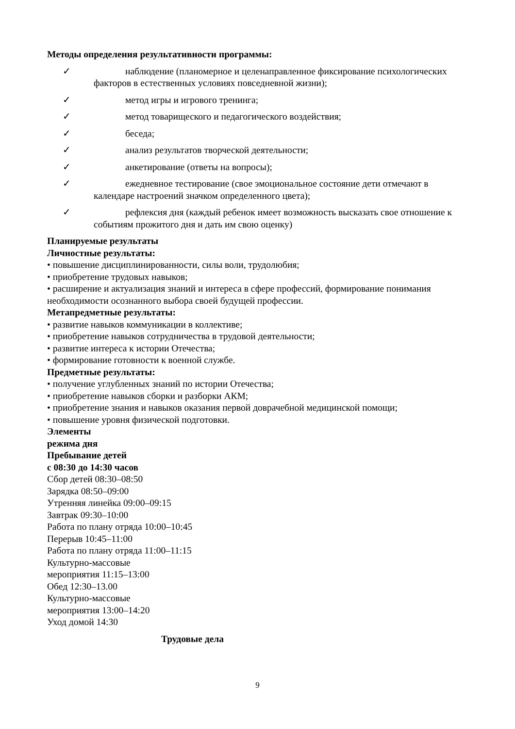Методы определения результативности программы:
✓ наблюдение (планомерное и целенаправленное фиксирование психологических
факторов в естественных условиях повседневной жизни);
✓ метод игры и игрового тренинга;
✓ метод товарищеского и педагогического воздействия;
✓ беседа;
✓ анализ результатов творческой деятельности;
✓ анкетирование (ответы на вопросы);
✓ ежедневное тестирование (свое эмоциональное состояние дети отмечают в
календаре настроений значком определенного цвета);
✓ рефлексия дня (каждый ребенок имеет возможность высказать свое отношение к
событиям прожитого дня и дать им свою оценку)
Планируемые результаты
Личностные результаты:
• повышение дисциплинированности, силы воли, трудолюбия;
• приобретение трудовых навыков;
• расширение и актуализация знаний и интереса в сфере профессий, формирование понимания необходимости осознанного выбора своей будущей профессии.
Метапредметные результаты:
• развитие навыков коммуникации в коллективе;
• приобретение навыков сотрудничества в трудовой деятельности;
• развитие интереса к истории Отечества;
• формирование готовности к военной службе.
Предметные результаты:
• получение углубленных знаний по истории Отечества;
• приобретение навыков сборки и разборки АКМ;
• приобретение знания и навыков оказания первой доврачебной медицинской помощи;
• повышение уровня физической подготовки.
Элементы
режима дня
Пребывание детей
с 08:30 до 14:30 часов
Сбор детей 08:30–08:50
Зарядка 08:50–09:00
Утренняя линейка 09:00–09:15
Завтрак 09:30–10:00
Работа по плану отряда 10:00–10:45
Перерыв 10:45–11:00
Работа по плану отряда 11:00–11:15
Культурно-массовые
мероприятия 11:15–13:00
Обед 12:30–13.00
Культурно-массовые
мероприятия 13:00–14:20
Уход домой 14:30
Трудовые дела
9